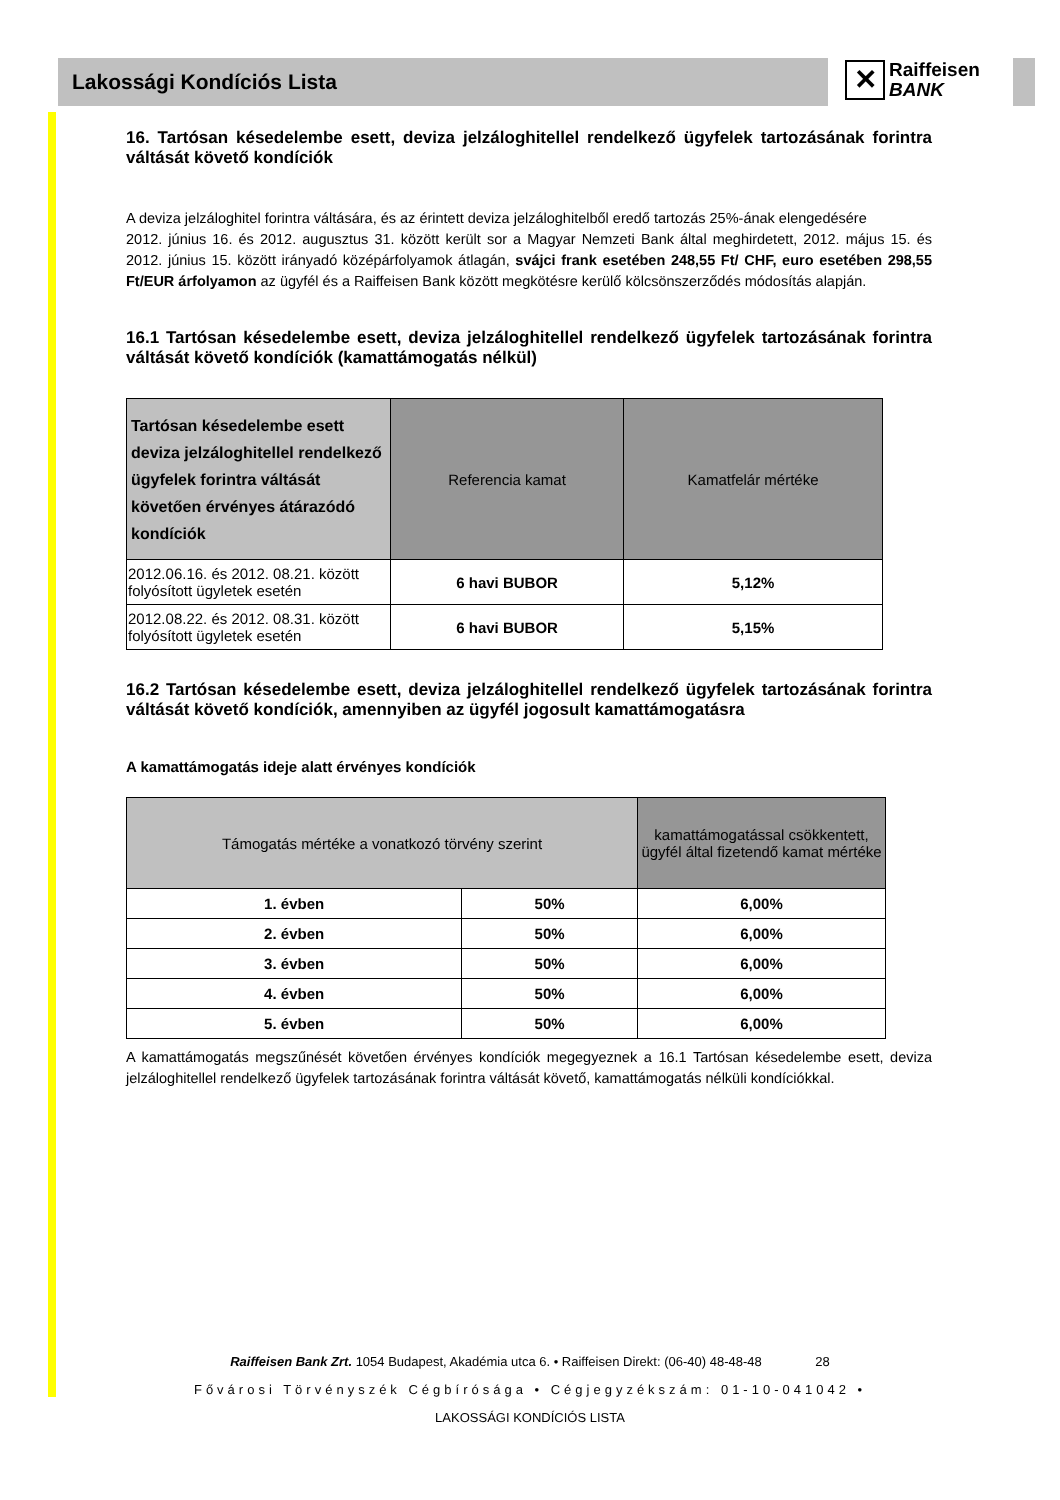✕ Raiffeisen
BANK
Lakossági Kondíciós Lista
16. Tartósan késedelembe esett, deviza jelzáloghitellel rendelkező ügyfelek tartozásának forintra váltását követő kondíciók
A deviza jelzáloghitel forintra váltására, és az érintett deviza jelzáloghitelből eredő tartozás 25%-ának elengedésére
2012. június 16. és 2012. augusztus 31. között került sor a Magyar Nemzeti Bank által meghirdetett, 2012. május 15. és 2012. június 15. között irányadó középárfolyamok átlagán, svájci frank esetében 248,55 Ft/ CHF, euro esetében 298,55 Ft/EUR árfolyamon az ügyfél és a Raiffeisen Bank között megkötésre kerülő kölcsönszerződés módosítás alapján.
16.1 Tartósan késedelembe esett, deviza jelzáloghitellel rendelkező ügyfelek tartozásának forintra váltását követő kondíciók (kamattámogatás nélkül)
| Tartósan késedelembe esett deviza jelzáloghitellel rendelkező ügyfelek forintra váltását követően érvényes átárazódó kondíciók | Referencia kamat | Kamatfelár mértéke |
| --- | --- | --- |
| 2012.06.16. és 2012. 08.21. között folyósított ügyletek esetén | 6 havi BUBOR | 5,12% |
| 2012.08.22. és 2012. 08.31. között folyósított ügyletek esetén | 6 havi BUBOR | 5,15% |
16.2 Tartósan késedelembe esett, deviza jelzáloghitellel rendelkező ügyfelek tartozásának forintra váltását követő kondíciók, amennyiben az ügyfél jogosult kamattámogatásra
A kamattámogatás ideje alatt érvényes kondíciók
| Támogatás mértéke a vonatkozó törvény szerint | | kamattámogatással csökkentett, ügyfél által fizetendő kamat mértéke |
| --- | --- | --- |
| 1. évben | 50% | 6,00% |
| 2. évben | 50% | 6,00% |
| 3. évben | 50% | 6,00% |
| 4. évben | 50% | 6,00% |
| 5. évben | 50% | 6,00% |
A kamattámogatás megszűnését követően érvényes kondíciók megegyeznek a 16.1 Tartósan késedelembe esett, deviza jelzáloghitellel rendelkező ügyfelek tartozásának forintra váltását követő, kamattámogatás nélküli kondíciókkal.
Raiffeisen Bank Zrt. 1054 Budapest, Akadémia utca 6. • Raiffeisen Direkt: (06-40) 48-48-48 28
Fővárosi Törvényszék Cégbírósága • Cégjegyzékszám: 01-10-041042 •
LAKOSSÁGI KONDÍCIÓS LISTA